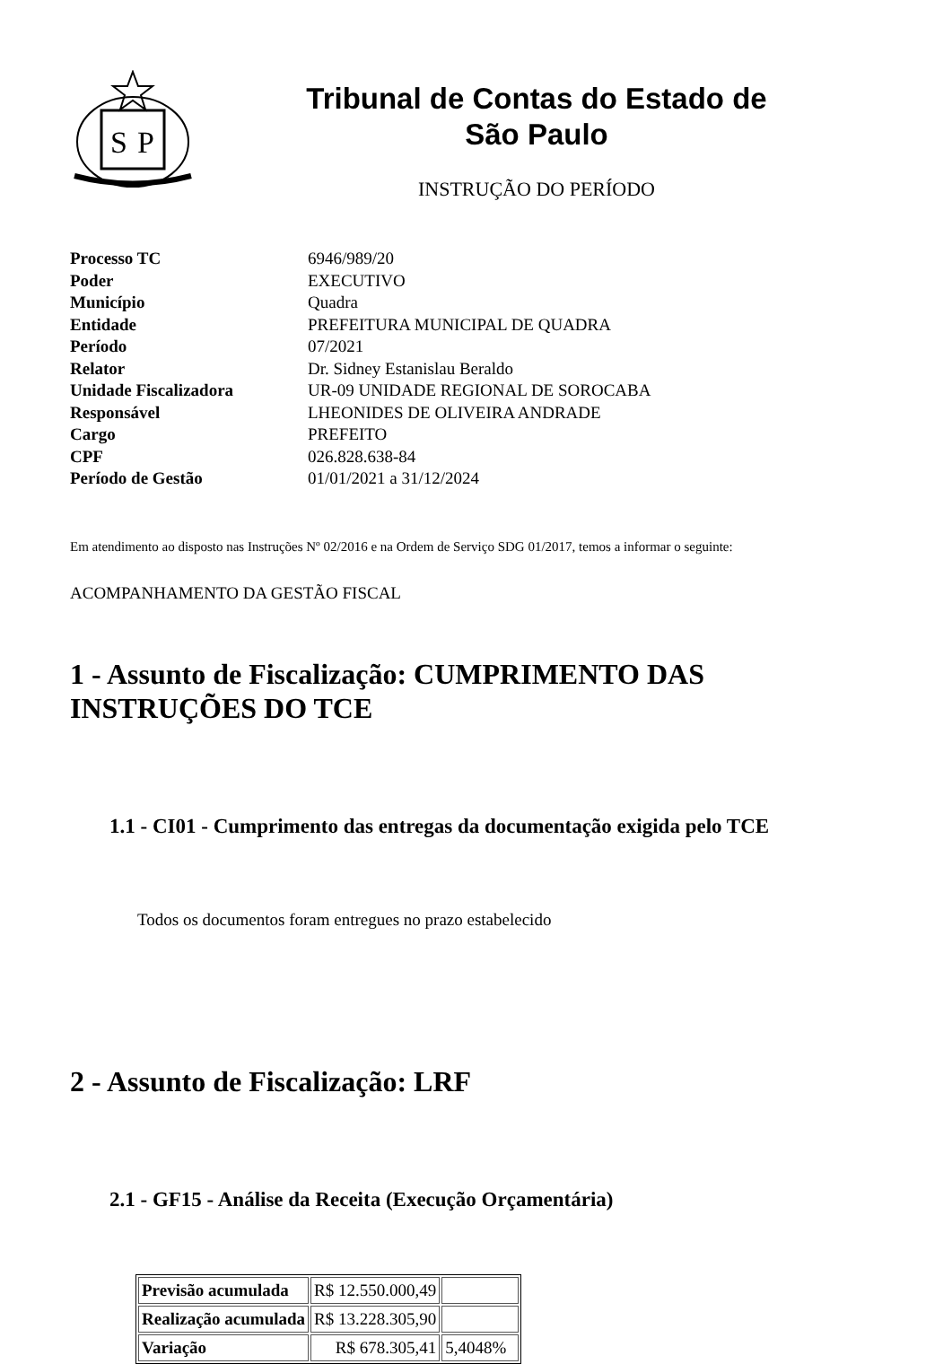S
P
Tribunal de Contas do Estado de
São Paulo
INSTRUÇÃO DO PERÍODO
| Processo TC | 6946/989/20 |
| Poder | EXECUTIVO |
| Município | Quadra |
| Entidade | PREFEITURA MUNICIPAL DE QUADRA |
| Período | 07/2021 |
| Relator | Dr. Sidney Estanislau Beraldo |
| Unidade Fiscalizadora | UR-09 UNIDADE REGIONAL DE SOROCABA |
| Responsável | LHEONIDES DE OLIVEIRA ANDRADE |
| Cargo | PREFEITO |
| CPF | 026.828.638-84 |
| Período de Gestão | 01/01/2021 a 31/12/2024 |
Em atendimento ao disposto nas Instruções Nº 02/2016 e na Ordem de Serviço SDG 01/2017, temos a informar o seguinte:
ACOMPANHAMENTO DA GESTÃO FISCAL
1 - Assunto de Fiscalização: CUMPRIMENTO DAS INSTRUÇÕES DO TCE
1.1 - CI01 - Cumprimento das entregas da documentação exigida pelo TCE
Todos os documentos foram entregues no prazo estabelecido
2 - Assunto de Fiscalização: LRF
2.1 - GF15 - Análise da Receita (Execução Orçamentária)
| Previsão acumulada | R$ 12.550.000,49 | |
| Realização acumulada | R$ 13.228.305,90 | |
| Variação | R$ 678.305,41 | 5,4048% |